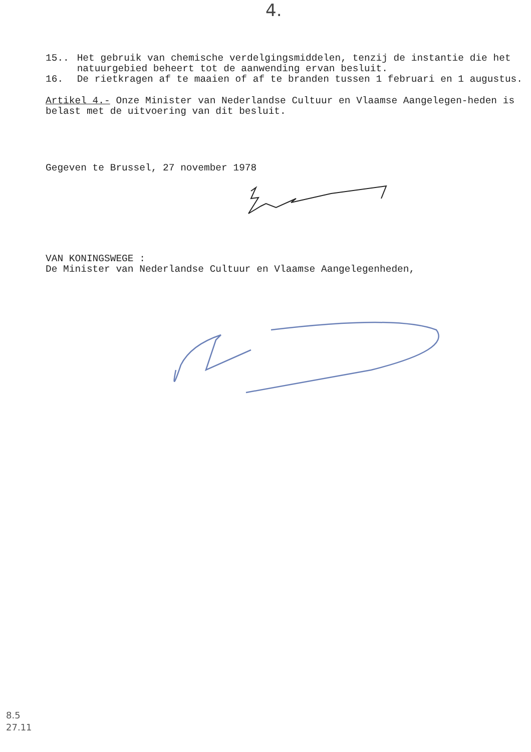4.
15.. Het gebruik van chemische verdelgingsmiddelen, tenzij de instantie die het natuurgebied beheert tot de aanwending ervan besluit.
16. De rietkragen af te maaien of af te branden tussen 1 februari en 1 augustus.
Artikel 4.- Onze Minister van Nederlandse Cultuur en Vlaamse Aangelegen-heden is belast met de uitvoering van dit besluit.
Gegeven te Brussel, 27 november 1978
VAN KONINGSWEGE :
De Minister van Nederlandse Cultuur en Vlaamse Aangelegenheden,
8.5
27.11